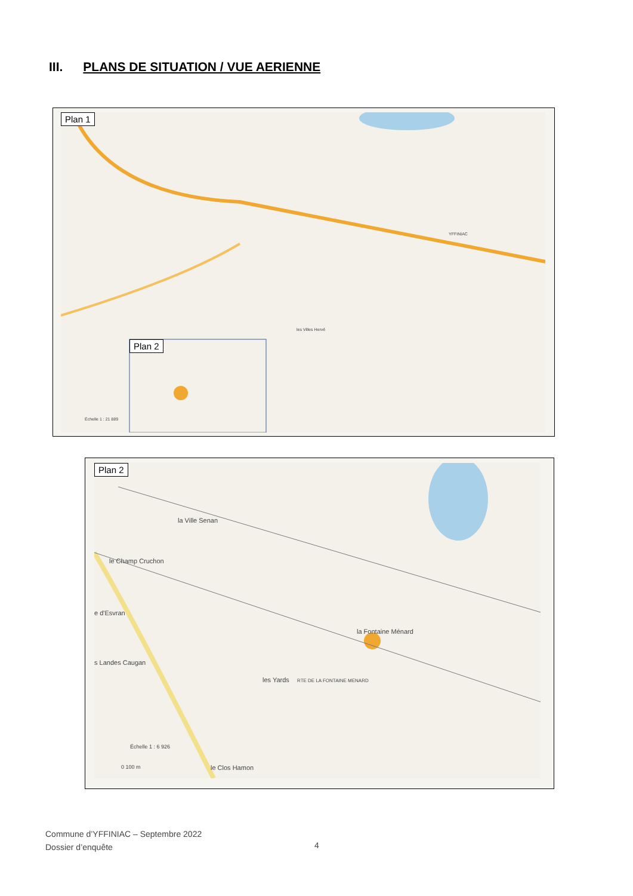III. PLANS DE SITUATION / VUE AERIENNE
Plan 1
Plan 2
YFFINIAC
les Villes Hervé
Échelle 1 : 21 889
Plan 2
la Ville Senan
le Champ Cruchon
e d'Esvran
s Landes Caugan
la Fontaine Ménard
les Yards RTE DE LA FONTAINE MENARD
Échelle 1 : 6 926
0 100 m le Clos Hamon
Commune d’YFFINIAC – Septembre 2022
Dossier d’enquête
4